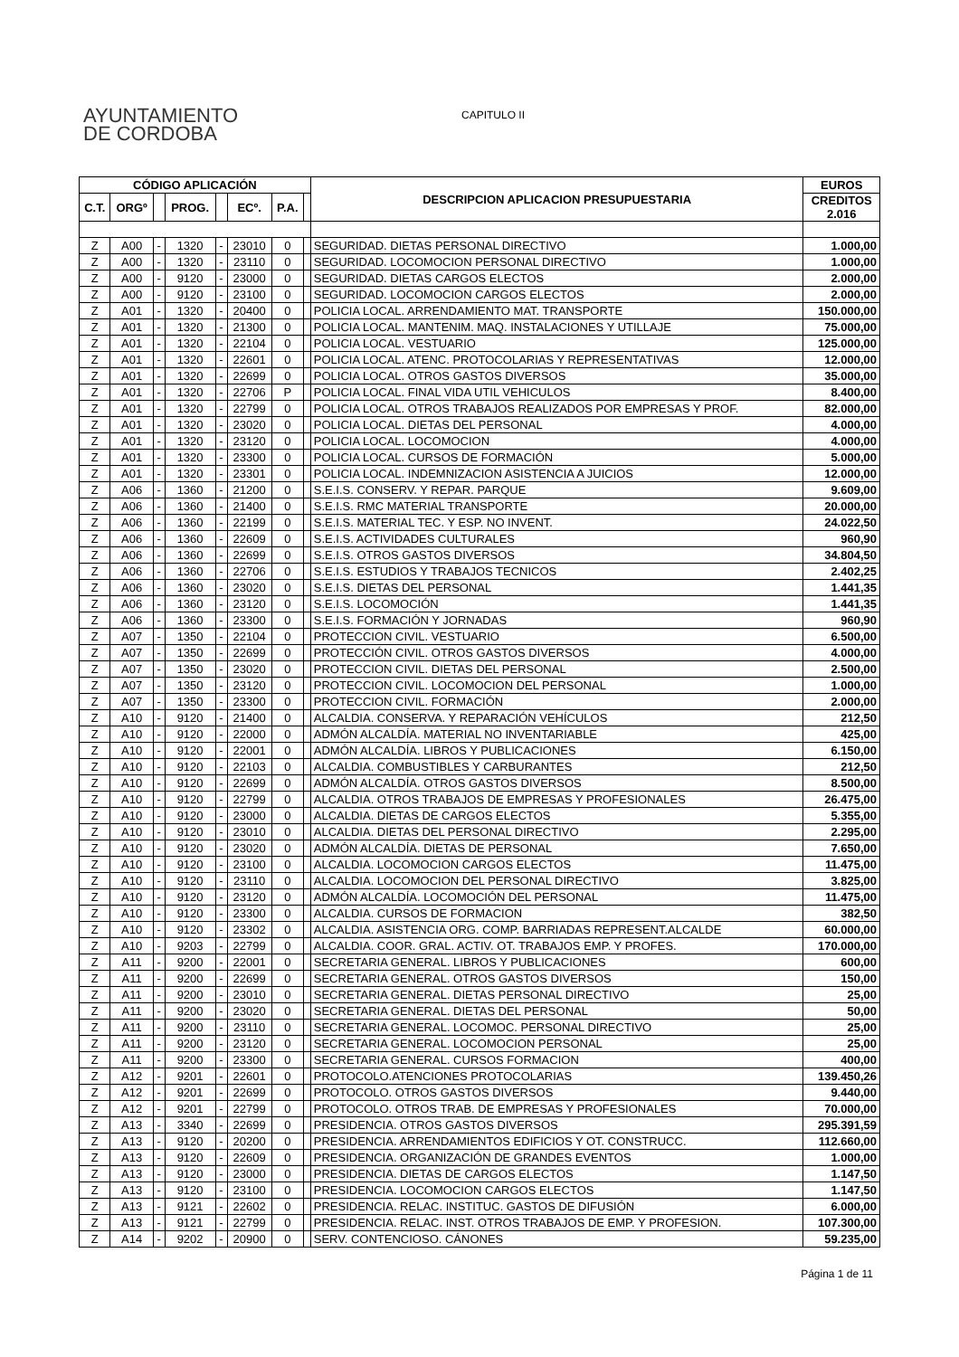AYUNTAMIENTO
DE CORDOBA
CAPITULO II
| CÓDIGO APLICACIÓN | | | | | | | | DESCRIPCION APLICACION PRESUPUESTARIA | EUROS |
| --- | --- | --- | --- | --- | --- | --- | --- | --- | --- |
| C.T. | ORGº | | PROG. | | ECº. | P.A. | | | CREDITOS 2.016 |
| Z | A00 | - | 1320 | - | 23010 | 0 | | SEGURIDAD. DIETAS PERSONAL DIRECTIVO | 1.000,00 |
| Z | A00 | - | 1320 | - | 23110 | 0 | | SEGURIDAD. LOCOMOCION PERSONAL DIRECTIVO | 1.000,00 |
| Z | A00 | - | 9120 | - | 23000 | 0 | | SEGURIDAD. DIETAS CARGOS ELECTOS | 2.000,00 |
| Z | A00 | - | 9120 | - | 23100 | 0 | | SEGURIDAD. LOCOMOCION CARGOS ELECTOS | 2.000,00 |
| Z | A01 | - | 1320 | - | 20400 | 0 | | POLICIA LOCAL. ARRENDAMIENTO MAT. TRANSPORTE | 150.000,00 |
| Z | A01 | - | 1320 | - | 21300 | 0 | | POLICIA LOCAL. MANTENIM. MAQ. INSTALACIONES Y UTILLAJE | 75.000,00 |
| Z | A01 | - | 1320 | - | 22104 | 0 | | POLICIA LOCAL. VESTUARIO | 125.000,00 |
| Z | A01 | - | 1320 | - | 22601 | 0 | | POLICIA LOCAL. ATENC. PROTOCOLARIAS Y REPRESENTATIVAS | 12.000,00 |
| Z | A01 | - | 1320 | - | 22699 | 0 | | POLICIA LOCAL. OTROS GASTOS DIVERSOS | 35.000,00 |
| Z | A01 | - | 1320 | - | 22706 | P | | POLICIA LOCAL. FINAL VIDA UTIL VEHICULOS | 8.400,00 |
| Z | A01 | - | 1320 | - | 22799 | 0 | | POLICIA LOCAL. OTROS TRABAJOS REALIZADOS POR EMPRESAS Y PROF. | 82.000,00 |
| Z | A01 | - | 1320 | - | 23020 | 0 | | POLICIA LOCAL. DIETAS DEL PERSONAL | 4.000,00 |
| Z | A01 | - | 1320 | - | 23120 | 0 | | POLICIA LOCAL. LOCOMOCION | 4.000,00 |
| Z | A01 | - | 1320 | - | 23300 | 0 | | POLICIA LOCAL. CURSOS DE FORMACIÓN | 5.000,00 |
| Z | A01 | - | 1320 | - | 23301 | 0 | | POLICIA LOCAL. INDEMNIZACION ASISTENCIA A JUICIOS | 12.000,00 |
| Z | A06 | - | 1360 | - | 21200 | 0 | | S.E.I.S. CONSERV. Y REPAR. PARQUE | 9.609,00 |
| Z | A06 | - | 1360 | - | 21400 | 0 | | S.E.I.S. RMC MATERIAL TRANSPORTE | 20.000,00 |
| Z | A06 | - | 1360 | - | 22199 | 0 | | S.E.I.S. MATERIAL TEC. Y ESP. NO INVENT. | 24.022,50 |
| Z | A06 | - | 1360 | - | 22609 | 0 | | S.E.I.S. ACTIVIDADES CULTURALES | 960,90 |
| Z | A06 | - | 1360 | - | 22699 | 0 | | S.E.I.S. OTROS GASTOS DIVERSOS | 34.804,50 |
| Z | A06 | - | 1360 | - | 22706 | 0 | | S.E.I.S. ESTUDIOS Y TRABAJOS TECNICOS | 2.402,25 |
| Z | A06 | - | 1360 | - | 23020 | 0 | | S.E.I.S. DIETAS DEL PERSONAL | 1.441,35 |
| Z | A06 | - | 1360 | - | 23120 | 0 | | S.E.I.S. LOCOMOCIÓN | 1.441,35 |
| Z | A06 | - | 1360 | - | 23300 | 0 | | S.E.I.S. FORMACIÓN Y JORNADAS | 960,90 |
| Z | A07 | - | 1350 | - | 22104 | 0 | | PROTECCION CIVIL. VESTUARIO | 6.500,00 |
| Z | A07 | - | 1350 | - | 22699 | 0 | | PROTECCIÓN CIVIL. OTROS GASTOS DIVERSOS | 4.000,00 |
| Z | A07 | - | 1350 | - | 23020 | 0 | | PROTECCION CIVIL. DIETAS DEL PERSONAL | 2.500,00 |
| Z | A07 | - | 1350 | - | 23120 | 0 | | PROTECCION CIVIL. LOCOMOCION DEL PERSONAL | 1.000,00 |
| Z | A07 | - | 1350 | - | 23300 | 0 | | PROTECCION CIVIL. FORMACIÓN | 2.000,00 |
| Z | A10 | - | 9120 | - | 21400 | 0 | | ALCALDIA. CONSERVA. Y REPARACIÓN VEHÍCULOS | 212,50 |
| Z | A10 | - | 9120 | - | 22000 | 0 | | ADMÓN ALCALDÍA. MATERIAL NO INVENTARIABLE | 425,00 |
| Z | A10 | - | 9120 | - | 22001 | 0 | | ADMÓN ALCALDÍA. LIBROS Y PUBLICACIONES | 6.150,00 |
| Z | A10 | - | 9120 | - | 22103 | 0 | | ALCALDIA. COMBUSTIBLES Y CARBURANTES | 212,50 |
| Z | A10 | - | 9120 | - | 22699 | 0 | | ADMÓN ALCALDÍA. OTROS GASTOS DIVERSOS | 8.500,00 |
| Z | A10 | - | 9120 | - | 22799 | 0 | | ALCALDIA. OTROS TRABAJOS DE EMPRESAS Y PROFESIONALES | 26.475,00 |
| Z | A10 | - | 9120 | - | 23000 | 0 | | ALCALDIA. DIETAS DE CARGOS ELECTOS | 5.355,00 |
| Z | A10 | - | 9120 | - | 23010 | 0 | | ALCALDIA. DIETAS DEL PERSONAL DIRECTIVO | 2.295,00 |
| Z | A10 | - | 9120 | - | 23020 | 0 | | ADMÓN ALCALDÍA. DIETAS DE PERSONAL | 7.650,00 |
| Z | A10 | - | 9120 | - | 23100 | 0 | | ALCALDIA. LOCOMOCION CARGOS ELECTOS | 11.475,00 |
| Z | A10 | - | 9120 | - | 23110 | 0 | | ALCALDIA. LOCOMOCION DEL PERSONAL DIRECTIVO | 3.825,00 |
| Z | A10 | - | 9120 | - | 23120 | 0 | | ADMÓN ALCALDÍA. LOCOMOCIÓN DEL PERSONAL | 11.475,00 |
| Z | A10 | - | 9120 | - | 23300 | 0 | | ALCALDIA. CURSOS DE FORMACION | 382,50 |
| Z | A10 | - | 9120 | - | 23302 | 0 | | ALCALDIA. ASISTENCIA ORG. COMP. BARRIADAS REPRESENT.ALCALDE | 60.000,00 |
| Z | A10 | - | 9203 | - | 22799 | 0 | | ALCALDIA. COOR. GRAL. ACTIV. OT. TRABAJOS EMP. Y PROFES. | 170.000,00 |
| Z | A11 | - | 9200 | - | 22001 | 0 | | SECRETARIA GENERAL. LIBROS Y PUBLICACIONES | 600,00 |
| Z | A11 | - | 9200 | - | 22699 | 0 | | SECRETARIA GENERAL. OTROS GASTOS DIVERSOS | 150,00 |
| Z | A11 | - | 9200 | - | 23010 | 0 | | SECRETARIA GENERAL. DIETAS PERSONAL DIRECTIVO | 25,00 |
| Z | A11 | - | 9200 | - | 23020 | 0 | | SECRETARIA GENERAL. DIETAS DEL PERSONAL | 50,00 |
| Z | A11 | - | 9200 | - | 23110 | 0 | | SECRETARIA GENERAL. LOCOMOC. PERSONAL DIRECTIVO | 25,00 |
| Z | A11 | - | 9200 | - | 23120 | 0 | | SECRETARIA GENERAL. LOCOMOCION PERSONAL | 25,00 |
| Z | A11 | - | 9200 | - | 23300 | 0 | | SECRETARIA GENERAL. CURSOS FORMACION | 400,00 |
| Z | A12 | - | 9201 | - | 22601 | 0 | | PROTOCOLO.ATENCIONES PROTOCOLARIAS | 139.450,26 |
| Z | A12 | - | 9201 | - | 22699 | 0 | | PROTOCOLO. OTROS GASTOS DIVERSOS | 9.440,00 |
| Z | A12 | - | 9201 | - | 22799 | 0 | | PROTOCOLO. OTROS TRAB. DE EMPRESAS Y PROFESIONALES | 70.000,00 |
| Z | A13 | - | 3340 | - | 22699 | 0 | | PRESIDENCIA. OTROS GASTOS DIVERSOS | 295.391,59 |
| Z | A13 | - | 9120 | - | 20200 | 0 | | PRESIDENCIA. ARRENDAMIENTOS EDIFICIOS Y OT. CONSTRUCC. | 112.660,00 |
| Z | A13 | - | 9120 | - | 22609 | 0 | | PRESIDENCIA. ORGANIZACIÓN DE GRANDES EVENTOS | 1.000,00 |
| Z | A13 | - | 9120 | - | 23000 | 0 | | PRESIDENCIA. DIETAS DE CARGOS ELECTOS | 1.147,50 |
| Z | A13 | - | 9120 | - | 23100 | 0 | | PRESIDENCIA. LOCOMOCION CARGOS ELECTOS | 1.147,50 |
| Z | A13 | - | 9121 | - | 22602 | 0 | | PRESIDENCIA. RELAC. INSTITUC. GASTOS DE DIFUSIÓN | 6.000,00 |
| Z | A13 | - | 9121 | - | 22799 | 0 | | PRESIDENCIA. RELAC. INST. OTROS TRABAJOS DE EMP. Y PROFESION. | 107.300,00 |
| Z | A14 | - | 9202 | - | 20900 | 0 | | SERV. CONTENCIOSO. CÁNONES | 59.235,00 |
Página 1 de 11